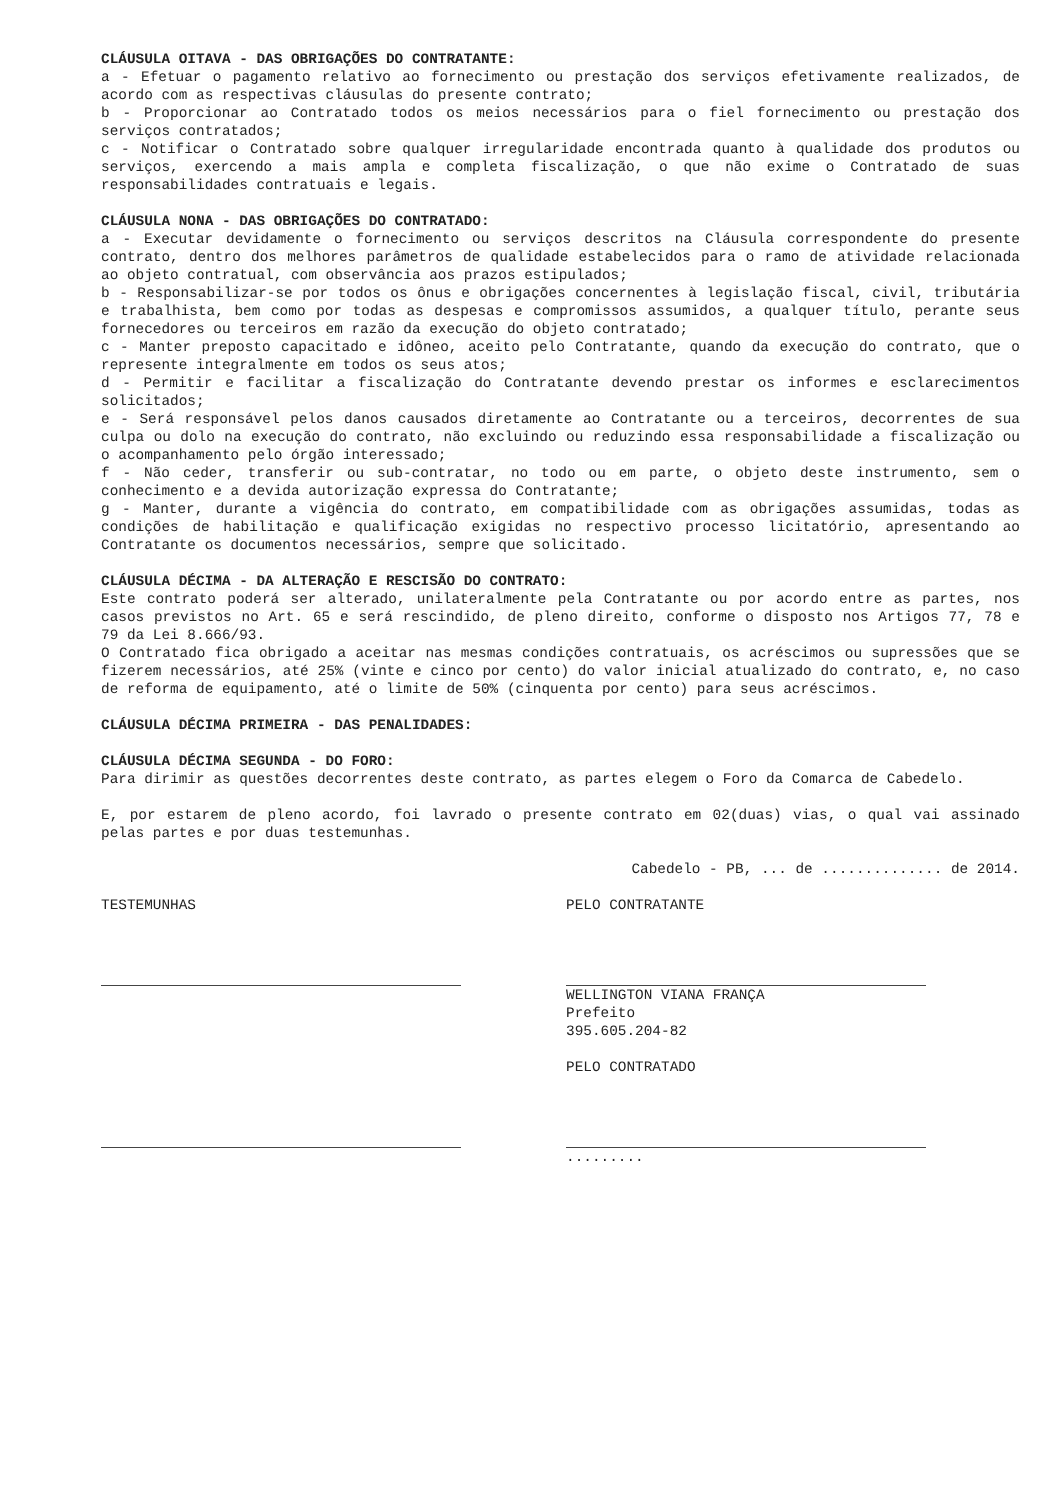CLÁUSULA OITAVA - DAS OBRIGAÇÕES DO CONTRATANTE:
a - Efetuar o pagamento relativo ao fornecimento ou prestação dos serviços efetivamente realizados, de acordo com as respectivas cláusulas do presente contrato;
b - Proporcionar ao Contratado todos os meios necessários para o fiel fornecimento ou prestação dos serviços contratados;
c - Notificar o Contratado sobre qualquer irregularidade encontrada quanto à qualidade dos produtos ou serviços, exercendo a mais ampla e completa fiscalização, o que não exime o Contratado de suas responsabilidades contratuais e legais.
CLÁUSULA NONA - DAS OBRIGAÇÕES DO CONTRATADO:
a - Executar devidamente o fornecimento ou serviços descritos na Cláusula correspondente do presente contrato, dentro dos melhores parâmetros de qualidade estabelecidos para o ramo de atividade relacionada ao objeto contratual, com observância aos prazos estipulados;
b - Responsabilizar-se por todos os ônus e obrigações concernentes à legislação fiscal, civil, tributária e trabalhista, bem como por todas as despesas e compromissos assumidos, a qualquer título, perante seus fornecedores ou terceiros em razão da execução do objeto contratado;
c - Manter preposto capacitado e idôneo, aceito pelo Contratante, quando da execução do contrato, que o represente integralmente em todos os seus atos;
d - Permitir e facilitar a fiscalização do Contratante devendo prestar os informes e esclarecimentos solicitados;
e - Será responsável pelos danos causados diretamente ao Contratante ou a terceiros, decorrentes de sua culpa ou dolo na execução do contrato, não excluindo ou reduzindo essa responsabilidade a fiscalização ou o acompanhamento pelo órgão interessado;
f - Não ceder, transferir ou sub-contratar, no todo ou em parte, o objeto deste instrumento, sem o conhecimento e a devida autorização expressa do Contratante;
g - Manter, durante a vigência do contrato, em compatibilidade com as obrigações assumidas, todas as condições de habilitação e qualificação exigidas no respectivo processo licitatório, apresentando ao Contratante os documentos necessários, sempre que solicitado.
CLÁUSULA DÉCIMA - DA ALTERAÇÃO E RESCISÃO DO CONTRATO:
Este contrato poderá ser alterado, unilateralmente pela Contratante ou por acordo entre as partes, nos casos previstos no Art. 65 e será rescindido, de pleno direito, conforme o disposto nos Artigos 77, 78 e 79 da Lei 8.666/93.
O Contratado fica obrigado a aceitar nas mesmas condições contratuais, os acréscimos ou supressões que se fizerem necessários, até 25% (vinte e cinco por cento) do valor inicial atualizado do contrato, e, no caso de reforma de equipamento, até o limite de 50% (cinquenta por cento) para seus acréscimos.
CLÁUSULA DÉCIMA PRIMEIRA - DAS PENALIDADES:
CLÁUSULA DÉCIMA SEGUNDA - DO FORO:
Para dirimir as questões decorrentes deste contrato, as partes elegem o Foro da Comarca de Cabedelo.
E, por estarem de pleno acordo, foi lavrado o presente contrato em 02(duas) vias, o qual vai assinado pelas partes e por duas testemunhas.
Cabedelo - PB, ... de .............. de 2014.
TESTEMUNHAS PELO CONTRATANTE
WELLINGTON VIANA FRANÇA
Prefeito
395.605.204-82
PELO CONTRATADO
.........